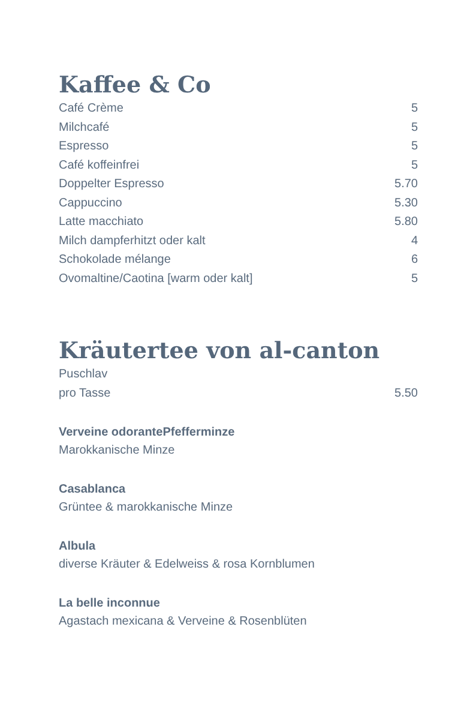Kaffee & Co
| Café Crème | 5 |
| Milchcafé | 5 |
| Espresso | 5 |
| Café koffeinfrei | 5 |
| Doppelter Espresso | 5.70 |
| Cappuccino | 5.30 |
| Latte macchiato | 5.80 |
| Milch dampferhitzt oder kalt | 4 |
| Schokolade mélange | 6 |
| Ovomaltine/Caotina [warm oder kalt] | 5 |
Kräutertee von al-canton
| Puschlav | |
| pro Tasse | 5.50 |
Verveine odorantePfefferminze
Marokkanische Minze
Casablanca
Grüntee & marokkanische Minze
Albula
diverse Kräuter & Edelweiss & rosa Kornblumen
La belle inconnue
Agastach mexicana & Verveine & Rosenblüten